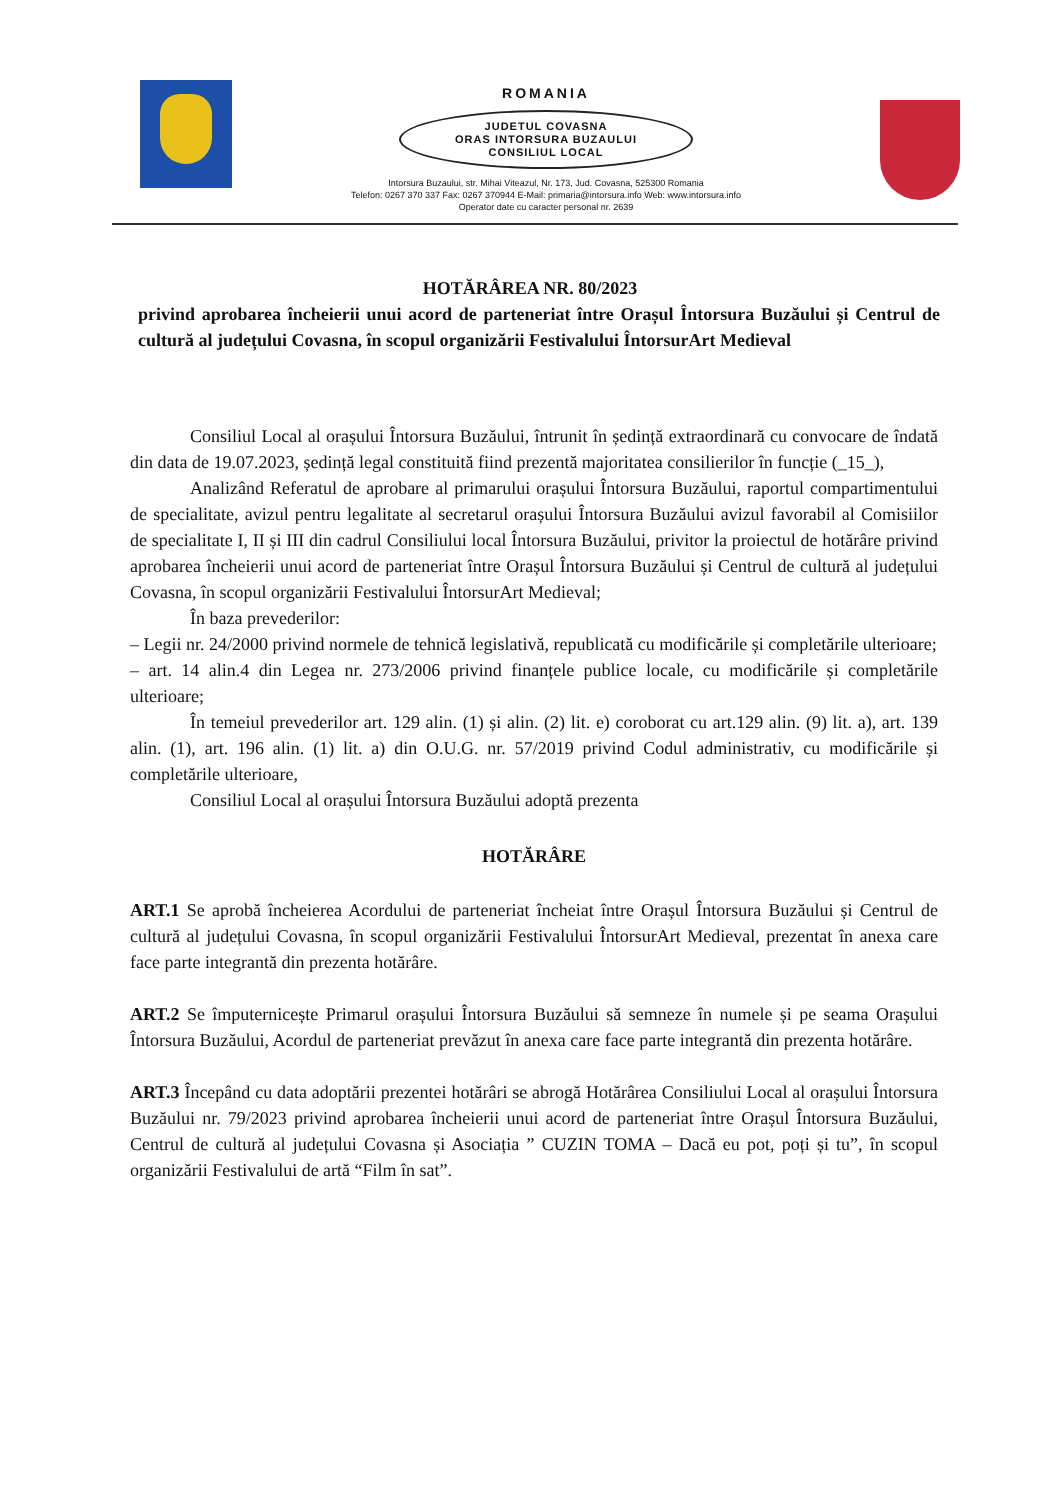ROMANIA
JUDETUL COVASNA
ORAS INTORSURA BUZAULUI
CONSILIUL LOCAL
Intorsura Buzaului, str. Mihai Viteazul, Nr. 173, Jud. Covasna, 525300 Romania
Telefon: 0267 370 337 Fax: 0267 370944 E-Mail: primaria@intorsura.info Web: www.intorsura.info
Operator date cu caracter personal nr. 2639
HOTĂRÂREA NR. 80/2023
privind aprobarea încheierii unui acord de parteneriat între Orașul Întorsura Buzăului și Centrul de cultură al județului Covasna, în scopul organizării Festivalului ÎntorsurArt Medieval
Consiliul Local al orașului Întorsura Buzăului, întrunit în ședință extraordinară cu convocare de îndată din data de 19.07.2023, ședință legal constituită fiind prezentă majoritatea consilierilor în funcție (_15_),
Analizând Referatul de aprobare al primarului orașului Întorsura Buzăului, raportul compartimentului de specialitate, avizul pentru legalitate al secretarul orașului Întorsura Buzăului avizul favorabil al Comisiilor de specialitate I, II și III din cadrul Consiliului local Întorsura Buzăului, privitor la proiectul de hotărâre privind aprobarea încheierii unui acord de parteneriat între Orașul Întorsura Buzăului și Centrul de cultură al județului Covasna, în scopul organizării Festivalului ÎntorsurArt Medieval;
În baza prevederilor:
– Legii nr. 24/2000 privind normele de tehnică legislativă, republicată cu modificările și completările ulterioare;
– art. 14 alin.4 din Legea nr. 273/2006 privind finanțele publice locale, cu modificările și completările ulterioare;
În temeiul prevederilor art. 129 alin. (1) și alin. (2) lit. e) coroborat cu art.129 alin. (9) lit. a), art. 139 alin. (1), art. 196 alin. (1) lit. a) din O.U.G. nr. 57/2019 privind Codul administrativ, cu modificările și completările ulterioare,
Consiliul Local al orașului Întorsura Buzăului adoptă prezenta
HOTĂRÂRE
ART.1 Se aprobă încheierea Acordului de parteneriat încheiat între Orașul Întorsura Buzăului și Centrul de cultură al județului Covasna, în scopul organizării Festivalului ÎntorsurArt Medieval, prezentat în anexa care face parte integrantă din prezenta hotărâre.
ART.2 Se împuternicește Primarul orașului Întorsura Buzăului să semneze în numele și pe seama Orașului Întorsura Buzăului, Acordul de parteneriat prevăzut în anexa care face parte integrantă din prezenta hotărâre.
ART.3 Începând cu data adoptării prezentei hotărâri se abrogă Hotărârea Consiliului Local al orașului Întorsura Buzăului nr. 79/2023 privind aprobarea încheierii unui acord de parteneriat între Orașul Întorsura Buzăului, Centrul de cultură al județului Covasna și Asociația ” CUZIN TOMA – Dacă eu pot, poți și tu”, în scopul organizării Festivalului de artă “Film în sat”.